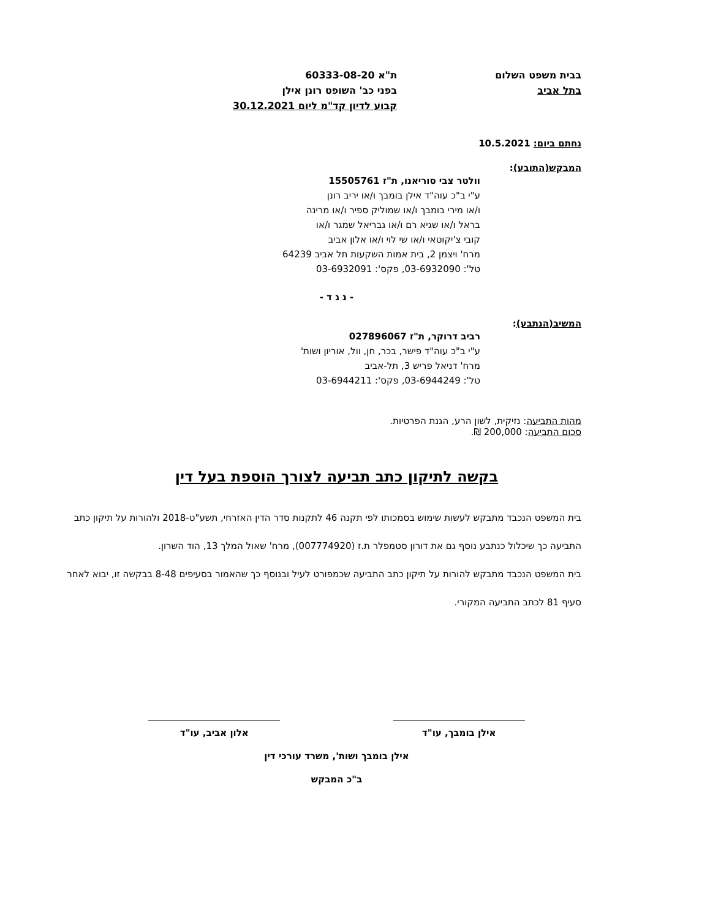בבית משפט השלום
בתל אביב
ת"א 60333-08-20
בפני כב' השופט רונן אילן
קבוע לדיון קד"מ ליום 30.12.2021
נחתם ביום: 10.5.2021
המבקש(התובע):
וולטר צבי סוריאנו, ת"ז 15505761
ע"י ב"כ עוה"ד אילן בומבך ו/או יריב רונן
ו/או מירי בומבך ו/או שמוליק ספיר ו/או מרינה
בראל ו/או שגיא רם ו/או גבריאל שמגר ו/או
קובי צ'יקוטאי ו/או שי לוי ו/או אלון אביב
מרח' ויצמן 2, בית אמות השקעות תל אביב 64239
טל': 03-6932090, פקס': 03-6932091
- נ ג ד -
המשיב(הנתבע):
רביב דרוקר, ת"ז 027896067
ע"י ב"כ עוה"ד פישר, בכר, חן, וול, אוריון ושות'
מרח' דניאל פריש 3, תל-אביב
טל': 03-6944249, פקס': 03-6944211
מהות התביעה: נזיקית, לשון הרע, הגנת הפרטיות.
סכום התביעה: 200,000 ₪.
בקשה לתיקון כתב תביעה לצורך הוספת בעל דין
בית המשפט הנכבד מתבקש לעשות שימוש בסמכותו לפי תקנה 46 לתקנות סדר הדין האזרחי, תשע"ט-2018 ולהורות על תיקון כתב התביעה כך שיכלול כנתבע נוסף גם את דורון סטמפלר ת.ז (007774920), מרח' שאול המלך 13, הוד השרון.
בית המשפט הנכבד מתבקש להורות על תיקון כתב התביעה שכמפורט לעיל ובנוסף כך שהאמור בסעיפים 8-48 בבקשה זו, יבוא לאחר סעיף 81 לכתב התביעה המקורי.
אילן בומבך, עו"ד אלון אביב, עו"ד
אילן בומבך ושות', משרד עורכי דין
ב"כ המבקש